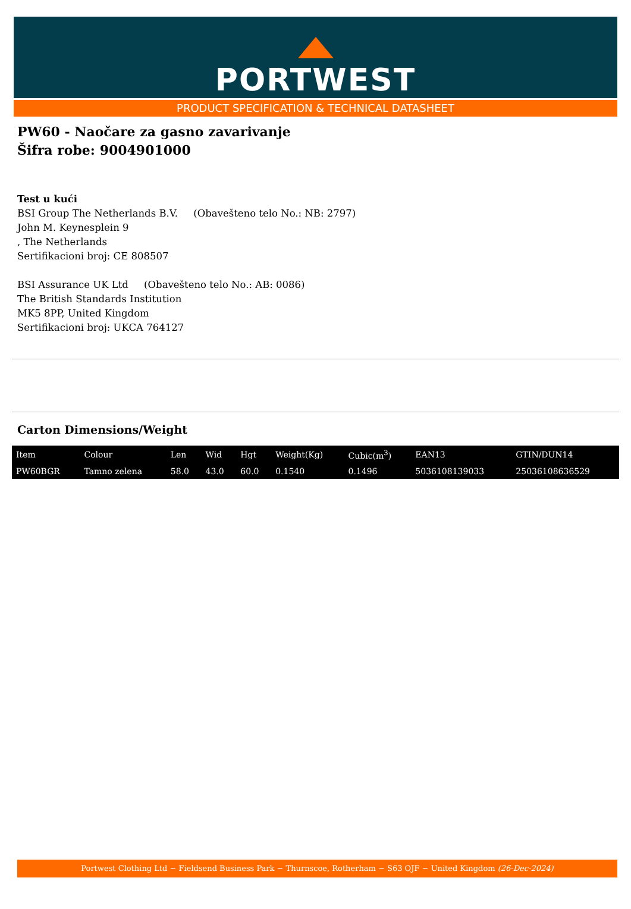PORTWEST
PRODUCT SPECIFICATION & TECHNICAL DATASHEET
PW60 - Naočare za gasno zavarivanje
Šifra robe: 9004901000
Test u kući
BSI Group The Netherlands B.V. (Obavešteno telo No.: NB: 2797)
John M. Keynesplein 9
, The Netherlands
Sertifikacioni broj: CE 808507
BSI Assurance UK Ltd (Obavešteno telo No.: AB: 0086)
The British Standards Institution
MK5 8PP, United Kingdom
Sertifikacioni broj: UKCA 764127
Carton Dimensions/Weight
| Item | Colour | Len | Wid | Hgt | Weight(Kg) | Cubic(m<sup>3</sup>) | EAN13 | GTIN/DUN14 |
| --- | --- | --- | --- | --- | --- | --- | --- | --- |
| PW60BGR | Tamno zelena | 58.0 | 43.0 | 60.0 | 0.1540 | 0.1496 | 5036108139033 | 25036108636529 |
Portwest Clothing Ltd ~ Fieldsend Business Park ~ Thurnscoe, Rotherham ~ S63 OJF ~ United Kingdom (26-Dec-2024)